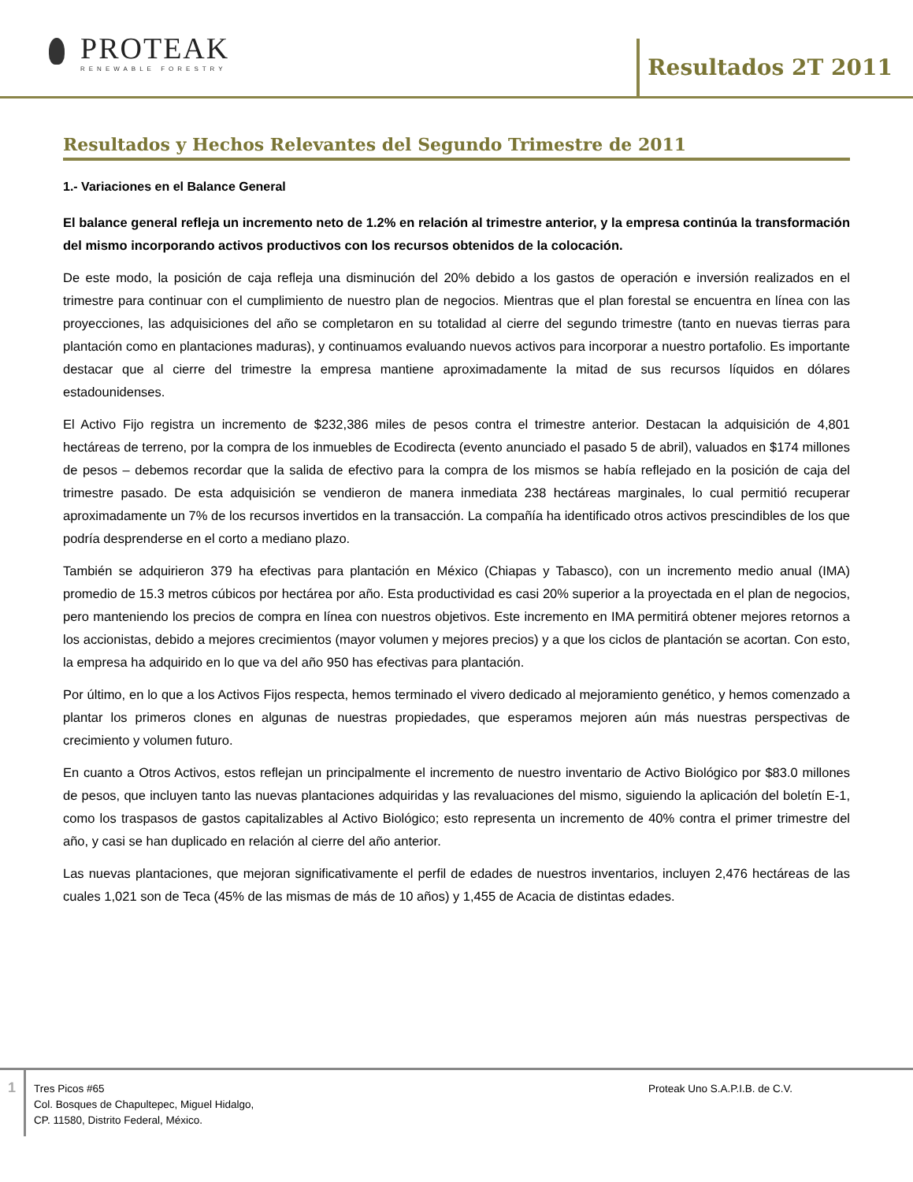PROTEAK
RENEWABLE FORESTRY
Resultados 2T 2011
Resultados y Hechos Relevantes del Segundo Trimestre de 2011
1.- Variaciones en el Balance General
El balance general refleja un incremento neto de 1.2% en relación al trimestre anterior, y la empresa continúa la transformación del mismo incorporando activos productivos con los recursos obtenidos de la colocación.
De este modo, la posición de caja refleja una disminución del 20% debido a los gastos de operación e inversión realizados en el trimestre para continuar con el cumplimiento de nuestro plan de negocios. Mientras que el plan forestal se encuentra en línea con las proyecciones, las adquisiciones del año se completaron en su totalidad al cierre del segundo trimestre (tanto en nuevas tierras para plantación como en plantaciones maduras), y continuamos evaluando nuevos activos para incorporar a nuestro portafolio. Es importante destacar que al cierre del trimestre la empresa mantiene aproximadamente la mitad de sus recursos líquidos en dólares estadounidenses.
El Activo Fijo registra un incremento de $232,386 miles de pesos contra el trimestre anterior. Destacan la adquisición de 4,801 hectáreas de terreno, por la compra de los inmuebles de Ecodirecta (evento anunciado el pasado 5 de abril), valuados en $174 millones de pesos – debemos recordar que la salida de efectivo para la compra de los mismos se había reflejado en la posición de caja del trimestre pasado. De esta adquisición se vendieron de manera inmediata 238 hectáreas marginales, lo cual permitió recuperar aproximadamente un 7% de los recursos invertidos en la transacción. La compañía ha identificado otros activos prescindibles de los que podría desprenderse en el corto a mediano plazo.
También se adquirieron 379 ha efectivas para plantación en México (Chiapas y Tabasco), con un incremento medio anual (IMA) promedio de 15.3 metros cúbicos por hectárea por año. Esta productividad es casi 20% superior a la proyectada en el plan de negocios, pero manteniendo los precios de compra en línea con nuestros objetivos. Este incremento en IMA permitirá obtener mejores retornos a los accionistas, debido a mejores crecimientos (mayor volumen y mejores precios) y a que los ciclos de plantación se acortan. Con esto, la empresa ha adquirido en lo que va del año 950 has efectivas para plantación.
Por último, en lo que a los Activos Fijos respecta, hemos terminado el vivero dedicado al mejoramiento genético, y hemos comenzado a plantar los primeros clones en algunas de nuestras propiedades, que esperamos mejoren aún más nuestras perspectivas de crecimiento y volumen futuro.
En cuanto a Otros Activos, estos reflejan un principalmente el incremento de nuestro inventario de Activo Biológico por $83.0 millones de pesos, que incluyen tanto las nuevas plantaciones adquiridas y las revaluaciones del mismo, siguiendo la aplicación del boletín E-1, como los traspasos de gastos capitalizables al Activo Biológico; esto representa un incremento de 40% contra el primer trimestre del año, y casi se han duplicado en relación al cierre del año anterior.
Las nuevas plantaciones, que mejoran significativamente el perfil de edades de nuestros inventarios, incluyen 2,476 hectáreas de las cuales 1,021 son de Teca (45% de las mismas de más de 10 años) y 1,455 de Acacia de distintas edades.
1
Tres Picos #65
Col. Bosques de Chapultepec, Miguel Hidalgo,
CP. 11580, Distrito Federal, México.
Proteak Uno S.A.P.I.B. de C.V.